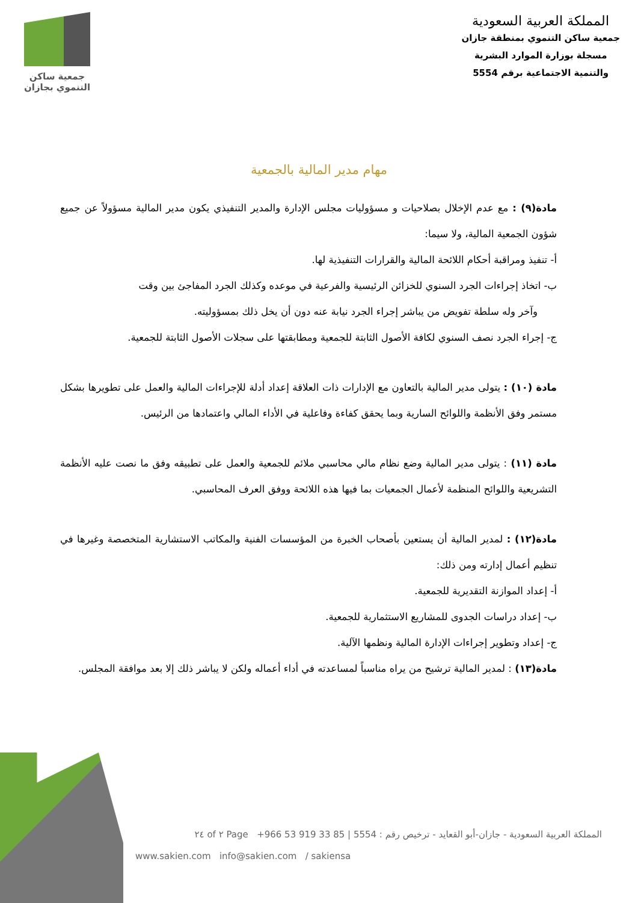جمعية ساكن
التنموي بجازان
المملكة العربية السعودية
جمعية ساكن التنموي بمنطقة جازان
مسجلة بوزارة الموارد البشرية
والتنمية الاجتماعية برقم 5554
مهام مدير المالية بالجمعية
مادة(٩) : مع عدم الإخلال بصلاحيات و مسؤوليات مجلس الإدارة والمدير التنفيذي يكون مدير المالية مسؤولاً عن جميع شؤون الجمعية المالية، ولا سيما:
أ- تنفيذ ومراقبة أحكام اللائحة المالية والقرارات التنفيذية لها.
ب- اتخاذ إجراءات الجرد السنوي للخزائن الرئيسية والفرعية في موعده وكذلك الجرد المفاجئ بين وقت
وآخر وله سلطة تفويض من يباشر إجراء الجرد نيابة عنه دون أن يخل ذلك بمسؤوليته.
ج- إجراء الجرد نصف السنوي لكافة الأصول الثابتة للجمعية ومطابقتها على سجلات الأصول الثابتة للجمعية.
مادة (١٠) : يتولى مدير المالية بالتعاون مع الإدارات ذات العلاقة إعداد أدلة للإجراءات المالية والعمل على تطويرها بشكل مستمر وفق الأنظمة واللوائح السارية وبما يحقق كفاءة وفاعلية في الأداء المالي واعتمادها من الرئيس.
مادة (١١) : يتولى مدير المالية وضع نظام مالي محاسبي ملائم للجمعية والعمل على تطبيقه وفق ما نصت عليه الأنظمة التشريعية واللوائح المنظمة لأعمال الجمعيات بما فيها هذه اللائحة ووفق العرف المحاسبي.
مادة(١٢) : لمدير المالية أن يستعين بأصحاب الخبرة من المؤسسات الفنية والمكاتب الاستشارية المتخصصة وغيرها في تنظيم أعمال إدارته ومن ذلك:
أ- إعداد الموازنة التقديرية للجمعية.
ب- إعداد دراسات الجدوى للمشاريع الاستثمارية للجمعية.
ج- إعداد وتطوير إجراءات الإدارة المالية ونظمها الآلية.
مادة(١٣) : لمدير المالية ترشيح من يراه مناسباً لمساعدته في أداء أعماله ولكن لا يباشر ذلك إلا بعد موافقة المجلس.
المملكة العربية السعودية - جازان-أبو القعايد - ترخيص رقم : 5554 | +966 53 919 33 85 Page ٢ of ٢٤
www.sakien.com info@sakien.com / sakiensa